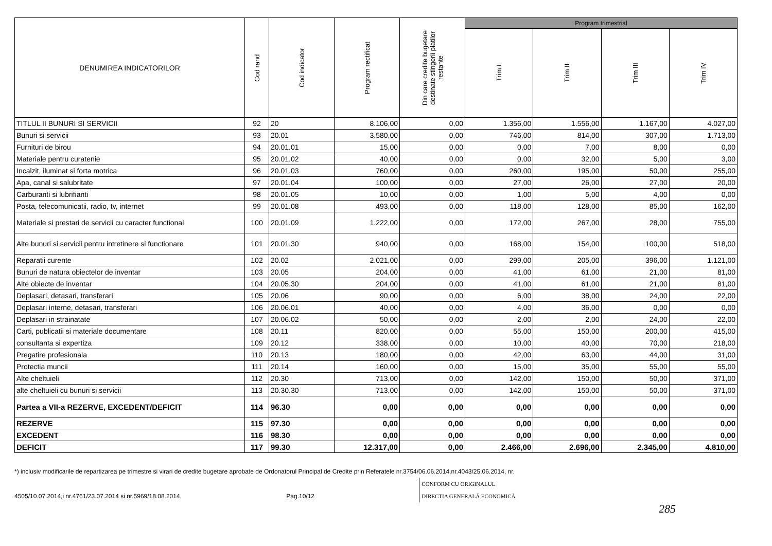| DENUMIREA INDICATORILOR | Cod rand | Cod indicator | Program rectificat | Din care credite bugetare destinate stingerii platilor restante | Program trimestrial | | | |
| --- | --- | --- | --- | --- | --- | --- | --- | --- |
| | | | | | Trim I | Trim II | Trim III | Trim IV |
| TITLUL II BUNURI SI SERVICII | 92 | 20 | 8.106,00 | 0,00 | 1.356,00 | 1.556,00 | 1.167,00 | 4.027,00 |
| Bunuri si servicii | 93 | 20.01 | 3.580,00 | 0,00 | 746,00 | 814,00 | 307,00 | 1.713,00 |
| Furnituri de birou | 94 | 20.01.01 | 15,00 | 0,00 | 0,00 | 7,00 | 8,00 | 0,00 |
| Materiale pentru curatenie | 95 | 20.01.02 | 40,00 | 0,00 | 0,00 | 32,00 | 5,00 | 3,00 |
| Incalzit, iluminat si forta motrica | 96 | 20.01.03 | 760,00 | 0,00 | 260,00 | 195,00 | 50,00 | 255,00 |
| Apa, canal si salubritate | 97 | 20.01.04 | 100,00 | 0,00 | 27,00 | 26,00 | 27,00 | 20,00 |
| Carburanti si lubrifianti | 98 | 20.01.05 | 10,00 | 0,00 | 1,00 | 5,00 | 4,00 | 0,00 |
| Posta, telecomunicatii, radio, tv, internet | 99 | 20.01.08 | 493,00 | 0,00 | 118,00 | 128,00 | 85,00 | 162,00 |
| Materiale si prestari de servicii cu caracter functional | 100 | 20.01.09 | 1.222,00 | 0,00 | 172,00 | 267,00 | 28,00 | 755,00 |
| Alte bunuri si servicii pentru intretinere si functionare | 101 | 20.01.30 | 940,00 | 0,00 | 168,00 | 154,00 | 100,00 | 518,00 |
| Reparatii curente | 102 | 20.02 | 2.021,00 | 0,00 | 299,00 | 205,00 | 396,00 | 1.121,00 |
| Bunuri de natura obiectelor de inventar | 103 | 20.05 | 204,00 | 0,00 | 41,00 | 61,00 | 21,00 | 81,00 |
| Alte obiecte de inventar | 104 | 20.05.30 | 204,00 | 0,00 | 41,00 | 61,00 | 21,00 | 81,00 |
| Deplasari, detasari, transferari | 105 | 20.06 | 90,00 | 0,00 | 6,00 | 38,00 | 24,00 | 22,00 |
| Deplasari interne, detasari, transferari | 106 | 20.06.01 | 40,00 | 0,00 | 4,00 | 36,00 | 0,00 | 0,00 |
| Deplasari in strainatate | 107 | 20.06.02 | 50,00 | 0,00 | 2,00 | 2,00 | 24,00 | 22,00 |
| Carti, publicatii si materiale documentare | 108 | 20.11 | 820,00 | 0,00 | 55,00 | 150,00 | 200,00 | 415,00 |
| consultanta si expertiza | 109 | 20.12 | 338,00 | 0,00 | 10,00 | 40,00 | 70,00 | 218,00 |
| Pregatire profesionala | 110 | 20.13 | 180,00 | 0,00 | 42,00 | 63,00 | 44,00 | 31,00 |
| Protectia muncii | 111 | 20.14 | 160,00 | 0,00 | 15,00 | 35,00 | 55,00 | 55,00 |
| Alte cheltuieli | 112 | 20.30 | 713,00 | 0,00 | 142,00 | 150,00 | 50,00 | 371,00 |
| alte cheltuieli cu bunuri si servicii | 113 | 20.30.30 | 713,00 | 0,00 | 142,00 | 150,00 | 50,00 | 371,00 |
| Partea a VII-a REZERVE, EXCEDENT/DEFICIT | 114 | 96.30 | 0,00 | 0,00 | 0,00 | 0,00 | 0,00 | 0,00 |
| REZERVE | 115 | 97.30 | 0,00 | 0,00 | 0,00 | 0,00 | 0,00 | 0,00 |
| EXCEDENT | 116 | 98.30 | 0,00 | 0,00 | 0,00 | 0,00 | 0,00 | 0,00 |
| DEFICIT | 117 | 99.30 | 12.317,00 | 0,00 | 2.466,00 | 2.696,00 | 2.345,00 | 4.810,00 |
*) inclusiv modificarile de repartizarea pe trimestre si virari de credite bugetare aprobate de Ordonatorul Principal de Credite prin Referatele nr.3754/06.06.2014,nr.4043/25.06.2014, nr.
4505/10.07.2014,i nr.4761/23.07.2014 si nr.5969/18.08.2014. Pag.10/12 CONFORM CU ORIGINALUL
DIRECTIA GENERALĂ ECONOMICĂ
285